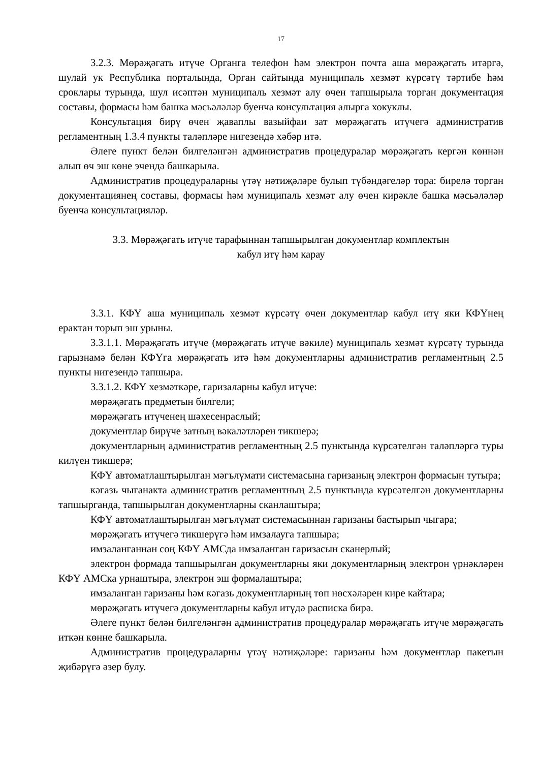17
3.2.3. Мөрәҗәгать итүче Органга телефон һәм электрон почта аша мөрәҗәгать итәргә, шулай ук Республика порталында, Орган сайтында муниципаль хезмәт күрсәтү тәртибе һәм сроклары турында, шул исәптән муниципаль хезмәт алу өчен тапшырыла торган документация составы, формасы һәм башка мәсьәләләр буенча консультация алырга хокуклы.
Консультация бирү өчен җаваплы вазыйфаи зат мөрәҗәгать итүчегә административ регламентның 1.3.4 пункты таләпләре нигезендә хәбәр итә.
Әлеге пункт белән билгеләнгән административ процедуралар мөрәҗәгать кергән көннән алып өч эш көне эчендә башкарыла.
Административ процедураларны үтәү нәтиҗәләре булып түбәндәгеләр тора: бирелә торган документациянең составы, формасы һәм муниципаль хезмәт алу өчен кирәкле башка мәсьәләләр буенча консультацияләр.
3.3. Мөрәҗәгать итүче тарафыннан тапшырылган документлар комплектын
кабул итү һәм карау
3.3.1. КФҮ аша муниципаль хезмәт күрсәтү өчен документлар кабул итү яки КФҮнең ерактан торып эш урыны.
3.3.1.1. Мөрәҗәгать итүче (мөрәҗәгать итүче вәкиле) муниципаль хезмәт күрсәтү турында гарызнамә белән КФҮга мөрәҗәгать итә һәм документларны административ регламентның 2.5 пункты нигезендә тапшыра.
3.3.1.2. КФҮ хезмәткәре, гаризаларны кабул итүче:
мөрәҗәгать предметын билгели;
мөрәҗәгать итүченең шәхесенраслый;
документлар бирүче затның вәкаләтләрен тикшерә;
документларның административ регламентның 2.5 пунктында күрсәтелгән таләпләргә туры килүен тикшерә;
КФҮ автоматлаштырылган мәгълүмати системасына гаризаның электрон формасын тутыра;
кәгазь чыганакта административ регламентның 2.5 пунктында күрсәтелгән документларны тапшырганда, тапшырылган документларны сканлаштыра;
КФҮ автоматлаштырылган мәгълүмат системасыннан гаризаны бастырып чыгара;
мөрәҗәгать итүчегә тикшерүгә һәм имзалауга тапшыра;
имзаланганнан соң КФҮ АМСда имзаланган гаризасын сканерлый;
электрон формада тапшырылган документларны яки документларның электрон үрнәкләрен КФҮ АМСка урнаштыра, электрон эш формалаштыра;
имзаланган гаризаны һәм кәгазь документларның төп нөсхәләрен кире кайтара;
мөрәҗәгать итүчегә документларны кабул итүдә расписка бирә.
Әлеге пункт белән билгеләнгән административ процедуралар мөрәҗәгать итүче мөрәҗәгать иткән көнне башкарыла.
Административ процедураларны үтәү нәтиҗәләре: гаризаны һәм документлар пакетын җибәрүгә әзер булу.